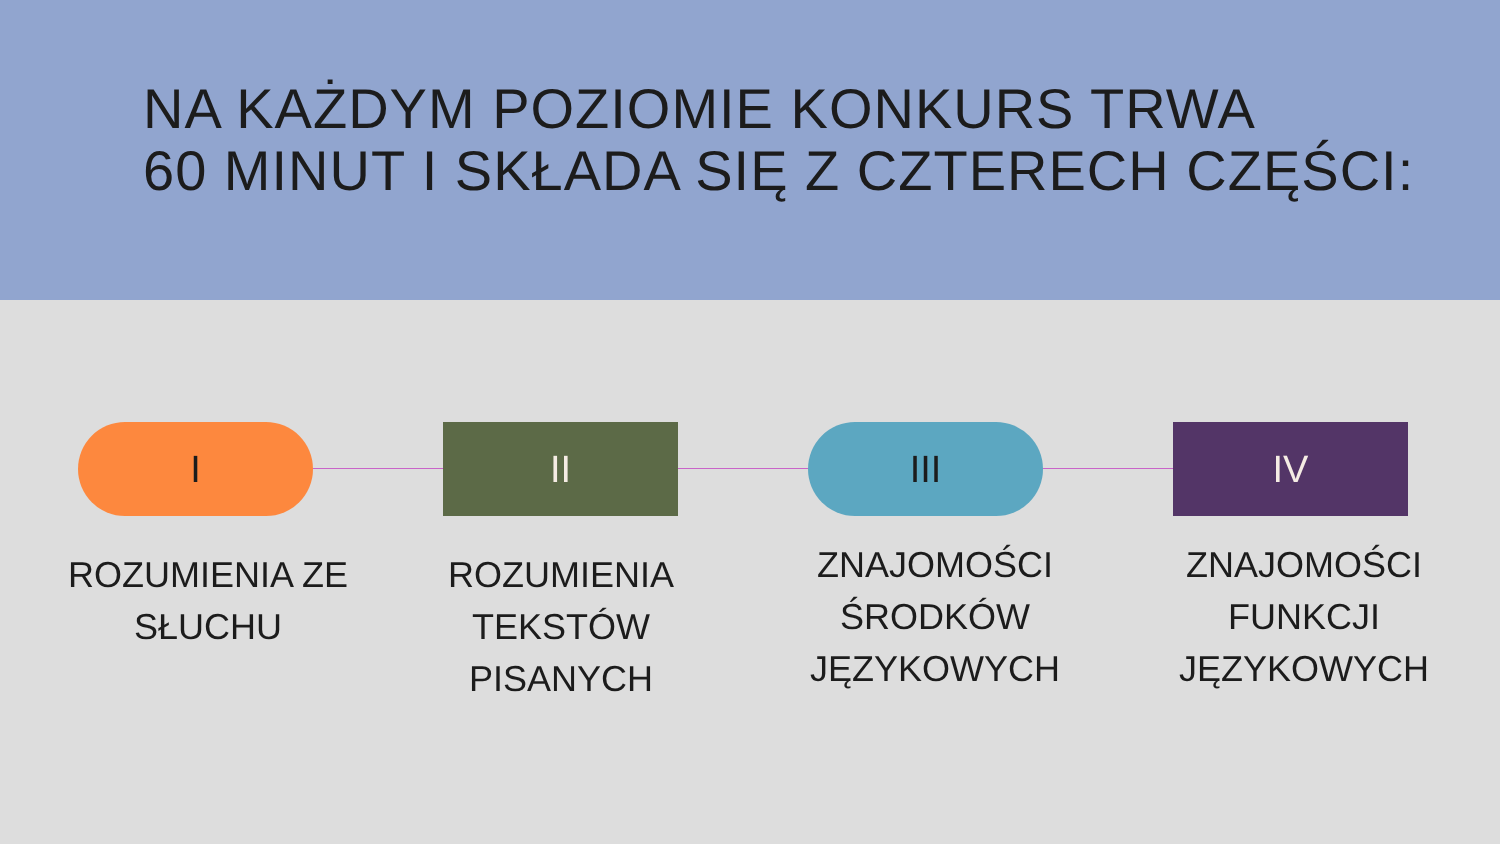NA KAŻDYM POZIOMIE KONKURS TRWA
60 MINUT I SKŁADA SIĘ Z CZTERECH CZĘŚCI:
I II III IV
ROZUMIENIA ZE
SŁUCHU
ROZUMIENIA
TEKSTÓW
PISANYCH
ZNAJOMOŚCI
ŚRODKÓW
JĘZYKOWYCH
ZNAJOMOŚCI
FUNKCJI
JĘZYKOWYCH